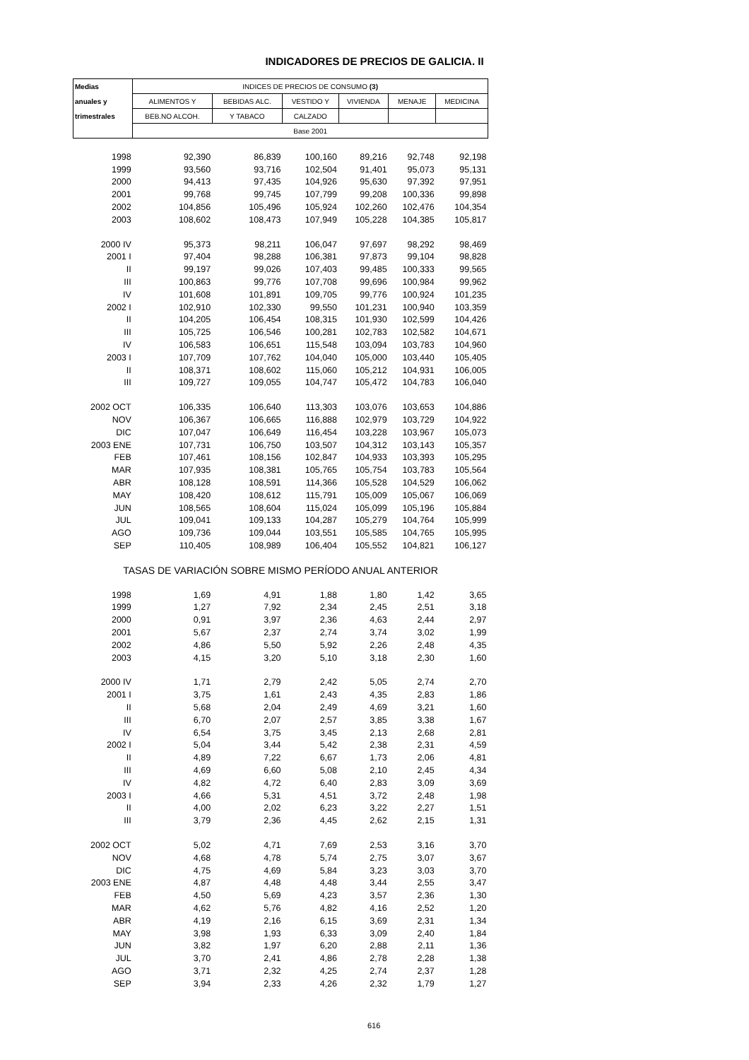INDICADORES DE PRECIOS DE GALICIA. II
| Medias | INDICES DE PRECIOS DE CONSUMO (3) | | | | | |
| --- | --- | --- | --- | --- | --- | --- |
| anuales y | ALIMENTOS Y | BEBIDAS ALC. | VESTIDO Y | VIVIENDA | MENAJE | MEDICINA |
| trimestrales | BEB.NO ALCOH. | Y TABACO | CALZADO | | | |
| | Base 2001 | | | | | |
| 1998 | 92,390 | 86,839 | 100,160 | 89,216 | 92,748 | 92,198 |
| 1999 | 93,560 | 93,716 | 102,504 | 91,401 | 95,073 | 95,131 |
| 2000 | 94,413 | 97,435 | 104,926 | 95,630 | 97,392 | 97,951 |
| 2001 | 99,768 | 99,745 | 107,799 | 99,208 | 100,336 | 99,898 |
| 2002 | 104,856 | 105,496 | 105,924 | 102,260 | 102,476 | 104,354 |
| 2003 | 108,602 | 108,473 | 107,949 | 105,228 | 104,385 | 105,817 |
| 2000 IV | 95,373 | 98,211 | 106,047 | 97,697 | 98,292 | 98,469 |
| 2001 I | 97,404 | 98,288 | 106,381 | 97,873 | 99,104 | 98,828 |
| II | 99,197 | 99,026 | 107,403 | 99,485 | 100,333 | 99,565 |
| III | 100,863 | 99,776 | 107,708 | 99,696 | 100,984 | 99,962 |
| IV | 101,608 | 101,891 | 109,705 | 99,776 | 100,924 | 101,235 |
| 2002 I | 102,910 | 102,330 | 99,550 | 101,231 | 100,940 | 103,359 |
| II | 104,205 | 106,454 | 108,315 | 101,930 | 102,599 | 104,426 |
| III | 105,725 | 106,546 | 100,281 | 102,783 | 102,582 | 104,671 |
| IV | 106,583 | 106,651 | 115,548 | 103,094 | 103,783 | 104,960 |
| 2003 I | 107,709 | 107,762 | 104,040 | 105,000 | 103,440 | 105,405 |
| II | 108,371 | 108,602 | 115,060 | 105,212 | 104,931 | 106,005 |
| III | 109,727 | 109,055 | 104,747 | 105,472 | 104,783 | 106,040 |
| 2002 OCT | 106,335 | 106,640 | 113,303 | 103,076 | 103,653 | 104,886 |
| NOV | 106,367 | 106,665 | 116,888 | 102,979 | 103,729 | 104,922 |
| DIC | 107,047 | 106,649 | 116,454 | 103,228 | 103,967 | 105,073 |
| 2003 ENE | 107,731 | 106,750 | 103,507 | 104,312 | 103,143 | 105,357 |
| FEB | 107,461 | 108,156 | 102,847 | 104,933 | 103,393 | 105,295 |
| MAR | 107,935 | 108,381 | 105,765 | 105,754 | 103,783 | 105,564 |
| ABR | 108,128 | 108,591 | 114,366 | 105,528 | 104,529 | 106,062 |
| MAY | 108,420 | 108,612 | 115,791 | 105,009 | 105,067 | 106,069 |
| JUN | 108,565 | 108,604 | 115,024 | 105,099 | 105,196 | 105,884 |
| JUL | 109,041 | 109,133 | 104,287 | 105,279 | 104,764 | 105,999 |
| AGO | 109,736 | 109,044 | 103,551 | 105,585 | 104,765 | 105,995 |
| SEP | 110,405 | 108,989 | 106,404 | 105,552 | 104,821 | 106,127 |
| TASAS DE VARIACIÓN SOBRE MISMO PERÍODO ANUAL ANTERIOR | | | | | | |
| 1998 | 1,69 | 4,91 | 1,88 | 1,80 | 1,42 | 3,65 |
| 1999 | 1,27 | 7,92 | 2,34 | 2,45 | 2,51 | 3,18 |
| 2000 | 0,91 | 3,97 | 2,36 | 4,63 | 2,44 | 2,97 |
| 2001 | 5,67 | 2,37 | 2,74 | 3,74 | 3,02 | 1,99 |
| 2002 | 4,86 | 5,50 | 5,92 | 2,26 | 2,48 | 4,35 |
| 2003 | 4,15 | 3,20 | 5,10 | 3,18 | 2,30 | 1,60 |
| 2000 IV | 1,71 | 2,79 | 2,42 | 5,05 | 2,74 | 2,70 |
| 2001 I | 3,75 | 1,61 | 2,43 | 4,35 | 2,83 | 1,86 |
| II | 5,68 | 2,04 | 2,49 | 4,69 | 3,21 | 1,60 |
| III | 6,70 | 2,07 | 2,57 | 3,85 | 3,38 | 1,67 |
| IV | 6,54 | 3,75 | 3,45 | 2,13 | 2,68 | 2,81 |
| 2002 I | 5,04 | 3,44 | 5,42 | 2,38 | 2,31 | 4,59 |
| II | 4,89 | 7,22 | 6,67 | 1,73 | 2,06 | 4,81 |
| III | 4,69 | 6,60 | 5,08 | 2,10 | 2,45 | 4,34 |
| IV | 4,82 | 4,72 | 6,40 | 2,83 | 3,09 | 3,69 |
| 2003 I | 4,66 | 5,31 | 4,51 | 3,72 | 2,48 | 1,98 |
| II | 4,00 | 2,02 | 6,23 | 3,22 | 2,27 | 1,51 |
| III | 3,79 | 2,36 | 4,45 | 2,62 | 2,15 | 1,31 |
| 2002 OCT | 5,02 | 4,71 | 7,69 | 2,53 | 3,16 | 3,70 |
| NOV | 4,68 | 4,78 | 5,74 | 2,75 | 3,07 | 3,67 |
| DIC | 4,75 | 4,69 | 5,84 | 3,23 | 3,03 | 3,70 |
| 2003 ENE | 4,87 | 4,48 | 4,48 | 3,44 | 2,55 | 3,47 |
| FEB | 4,50 | 5,69 | 4,23 | 3,57 | 2,36 | 1,30 |
| MAR | 4,62 | 5,76 | 4,82 | 4,16 | 2,52 | 1,20 |
| ABR | 4,19 | 2,16 | 6,15 | 3,69 | 2,31 | 1,34 |
| MAY | 3,98 | 1,93 | 6,33 | 3,09 | 2,40 | 1,84 |
| JUN | 3,82 | 1,97 | 6,20 | 2,88 | 2,11 | 1,36 |
| JUL | 3,70 | 2,41 | 4,86 | 2,78 | 2,28 | 1,38 |
| AGO | 3,71 | 2,32 | 4,25 | 2,74 | 2,37 | 1,28 |
| SEP | 3,94 | 2,33 | 4,26 | 2,32 | 1,79 | 1,27 |
616